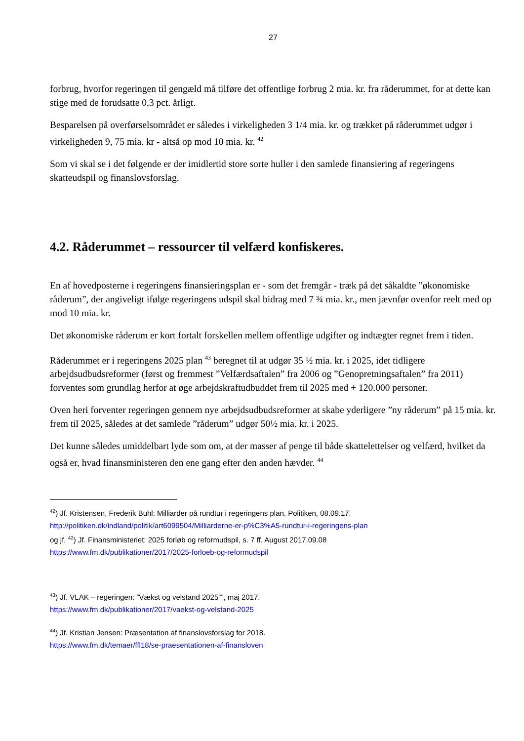27
forbrug, hvorfor regeringen til gengæld må tilføre det offentlige forbrug 2 mia. kr. fra råderummet, for at dette kan stige med de forudsatte 0,3 pct. årligt.
Besparelsen på overførselsområdet er således i virkeligheden 3 1/4 mia. kr. og trækket på råderummet udgør i virkeligheden 9, 75 mia. kr - altså op mod 10 mia. kr. <sup>42</sup>
Som vi skal se i det følgende er der imidlertid store sorte huller i den samlede finansiering af regeringens skatteudspil og finanslovsforslag.
4.2. Råderummet – ressourcer til velfærd konfiskeres.
En af hovedposterne i regeringens finansieringsplan er - som det fremgår - træk på det såkaldte ”økonomiske råderum”, der angiveligt ifølge regeringens udspil skal bidrag med 7 ¾ mia. kr., men jævnfør ovenfor reelt med op mod 10 mia. kr.
Det økonomiske råderum er kort fortalt forskellen mellem offentlige udgifter og indtægter regnet frem i tiden.
Råderummet er i regeringens 2025 plan <sup>43</sup> beregnet til at udgør 35 ½ mia. kr. i 2025, idet tidligere arbejdsudbudsreformer (først og fremmest ”Velfærdsaftalen” fra 2006 og ”Genopretningsaftalen” fra 2011) forventes som grundlag herfor at øge arbejdskraftudbuddet frem til 2025 med + 120.000 personer.
Oven heri forventer regeringen gennem nye arbejdsudbudsreformer at skabe yderligere ”ny råderum” på 15 mia. kr. frem til 2025, således at det samlede ”råderum” udgør 50½ mia. kr. i 2025.
Det kunne således umiddelbart lyde som om, at der masser af penge til både skattelettelser og velfærd, hvilket da også er, hvad finansministeren den ene gang efter den anden hævder. <sup>44</sup>
<sup>42</sup>) Jf. Kristensen, Frederik Buhl: Milliarder på rundtur i regeringens plan. Politiken, 08.09.17.
http://politiken.dk/indland/politik/art6099504/Milliarderne-er-p%C3%A5-rundtur-i-regeringens-plan
og jf. <sup>42</sup>) Jf. Finansministeriet: 2025 forløb og reformudspil, s. 7 ff. August 2017.09.08
https://www.fm.dk/publikationer/2017/2025-forloeb-og-reformudspil
<sup>43</sup>) Jf. VLAK – regeringen: ”Vækst og velstand 2025””, maj 2017.
https://www.fm.dk/publikationer/2017/vaekst-og-velstand-2025
<sup>44</sup>) Jf. Kristian Jensen: Præsentation af finanslovsforslag for 2018.
https://www.fm.dk/temaer/ffl18/se-praesentationen-af-finansloven